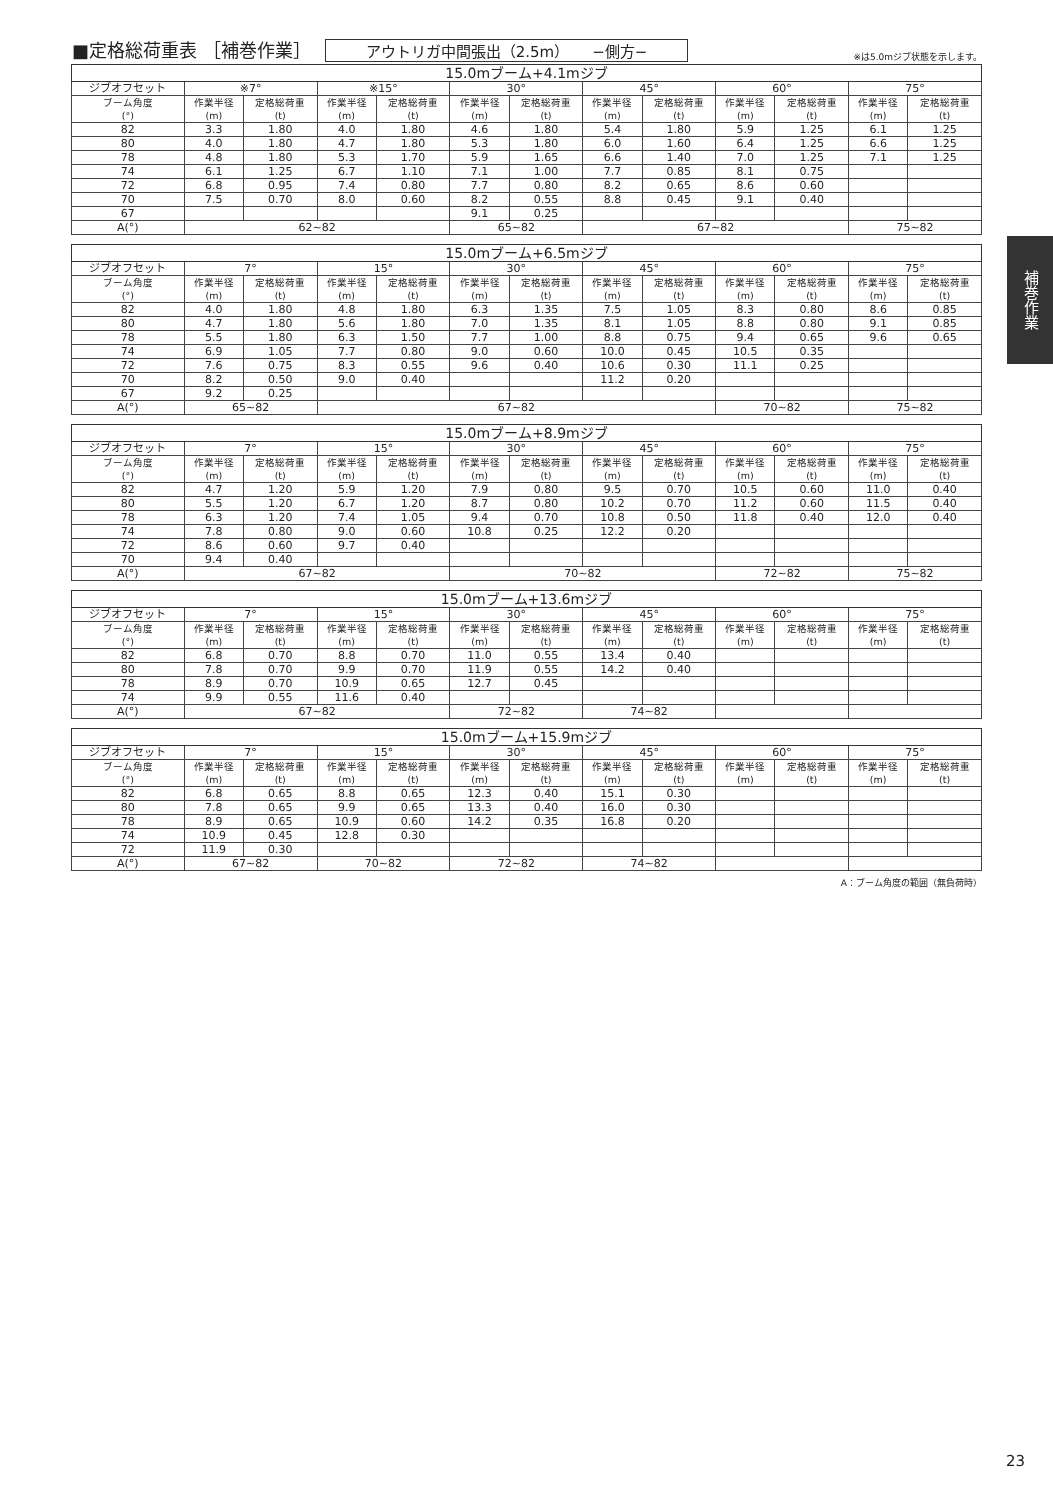■定格総荷重表 ［補巻作業］ アウトリガ中間張出（2.5m）　　−側方− ※は5.0mジブ状態を示します。
| 15.0mブーム+4.1mジブ | | | | | | | | | | | | |
| --- | --- | --- | --- | --- | --- | --- | --- | --- | --- | --- | --- | --- |
| ジブオフセット | ※7° | | ※15° | | 30° | | 45° | | 60° | | 75° | |
| ブーム角度 (°) | 作業半径 (m) | 定格総荷重 (t) | 作業半径 (m) | 定格総荷重 (t) | 作業半径 (m) | 定格総荷重 (t) | 作業半径 (m) | 定格総荷重 (t) | 作業半径 (m) | 定格総荷重 (t) | 作業半径 (m) | 定格総荷重 (t) |
| 82 | 3.3 | 1.80 | 4.0 | 1.80 | 4.6 | 1.80 | 5.4 | 1.80 | 5.9 | 1.25 | 6.1 | 1.25 |
| 80 | 4.0 | 1.80 | 4.7 | 1.80 | 5.3 | 1.80 | 6.0 | 1.60 | 6.4 | 1.25 | 6.6 | 1.25 |
| 78 | 4.8 | 1.80 | 5.3 | 1.70 | 5.9 | 1.65 | 6.6 | 1.40 | 7.0 | 1.25 | 7.1 | 1.25 |
| 74 | 6.1 | 1.25 | 6.7 | 1.10 | 7.1 | 1.00 | 7.7 | 0.85 | 8.1 | 0.75 | | |
| 72 | 6.8 | 0.95 | 7.4 | 0.80 | 7.7 | 0.80 | 8.2 | 0.65 | 8.6 | 0.60 | | |
| 70 | 7.5 | 0.70 | 8.0 | 0.60 | 8.2 | 0.55 | 8.8 | 0.45 | 9.1 | 0.40 | | |
| 67 | | | | | 9.1 | 0.25 | | | | | | |
| A(°) | 62~82 | | | | 65~82 | | 67~82 | | | | 75~82 | |
| 15.0mブーム+6.5mジブ | | | | | | | | | | | | |
| --- | --- | --- | --- | --- | --- | --- | --- | --- | --- | --- | --- | --- |
| ジブオフセット | 7° | | 15° | | 30° | | 45° | | 60° | | 75° | |
| ブーム角度 (°) | 作業半径 (m) | 定格総荷重 (t) | 作業半径 (m) | 定格総荷重 (t) | 作業半径 (m) | 定格総荷重 (t) | 作業半径 (m) | 定格総荷重 (t) | 作業半径 (m) | 定格総荷重 (t) | 作業半径 (m) | 定格総荷重 (t) |
| 82 | 4.0 | 1.80 | 4.8 | 1.80 | 6.3 | 1.35 | 7.5 | 1.05 | 8.3 | 0.80 | 8.6 | 0.85 |
| 80 | 4.7 | 1.80 | 5.6 | 1.80 | 7.0 | 1.35 | 8.1 | 1.05 | 8.8 | 0.80 | 9.1 | 0.85 |
| 78 | 5.5 | 1.80 | 6.3 | 1.50 | 7.7 | 1.00 | 8.8 | 0.75 | 9.4 | 0.65 | 9.6 | 0.65 |
| 74 | 6.9 | 1.05 | 7.7 | 0.80 | 9.0 | 0.60 | 10.0 | 0.45 | 10.5 | 0.35 | | |
| 72 | 7.6 | 0.75 | 8.3 | 0.55 | 9.6 | 0.40 | 10.6 | 0.30 | 11.1 | 0.25 | | |
| 70 | 8.2 | 0.50 | 9.0 | 0.40 | | | 11.2 | 0.20 | | | | |
| 67 | 9.2 | 0.25 | | | | | | | | | | |
| A(°) | 65~82 | | 67~82 | | | | | | 70~82 | | 75~82 | |
| 15.0mブーム+8.9mジブ | | | | | | | | | | | | |
| --- | --- | --- | --- | --- | --- | --- | --- | --- | --- | --- | --- | --- |
| ジブオフセット | 7° | | 15° | | 30° | | 45° | | 60° | | 75° | |
| ブーム角度 (°) | 作業半径 (m) | 定格総荷重 (t) | 作業半径 (m) | 定格総荷重 (t) | 作業半径 (m) | 定格総荷重 (t) | 作業半径 (m) | 定格総荷重 (t) | 作業半径 (m) | 定格総荷重 (t) | 作業半径 (m) | 定格総荷重 (t) |
| 82 | 4.7 | 1.20 | 5.9 | 1.20 | 7.9 | 0.80 | 9.5 | 0.70 | 10.5 | 0.60 | 11.0 | 0.40 |
| 80 | 5.5 | 1.20 | 6.7 | 1.20 | 8.7 | 0.80 | 10.2 | 0.70 | 11.2 | 0.60 | 11.5 | 0.40 |
| 78 | 6.3 | 1.20 | 7.4 | 1.05 | 9.4 | 0.70 | 10.8 | 0.50 | 11.8 | 0.40 | 12.0 | 0.40 |
| 74 | 7.8 | 0.80 | 9.0 | 0.60 | 10.8 | 0.25 | 12.2 | 0.20 | | | | |
| 72 | 8.6 | 0.60 | 9.7 | 0.40 | | | | | | | | |
| 70 | 9.4 | 0.40 | | | | | | | | | | |
| A(°) | 67~82 | | | | 70~82 | | | | 72~82 | | 75~82 | |
| 15.0mブーム+13.6mジブ | | | | | | | | | | | | |
| --- | --- | --- | --- | --- | --- | --- | --- | --- | --- | --- | --- | --- |
| ジブオフセット | 7° | | 15° | | 30° | | 45° | | 60° | | 75° | |
| ブーム角度 (°) | 作業半径 (m) | 定格総荷重 (t) | 作業半径 (m) | 定格総荷重 (t) | 作業半径 (m) | 定格総荷重 (t) | 作業半径 (m) | 定格総荷重 (t) | 作業半径 (m) | 定格総荷重 (t) | 作業半径 (m) | 定格総荷重 (t) |
| 82 | 6.8 | 0.70 | 8.8 | 0.70 | 11.0 | 0.55 | 13.4 | 0.40 | | | | |
| 80 | 7.8 | 0.70 | 9.9 | 0.70 | 11.9 | 0.55 | 14.2 | 0.40 | | | | |
| 78 | 8.9 | 0.70 | 10.9 | 0.65 | 12.7 | 0.45 | | | | | | |
| 74 | 9.9 | 0.55 | 11.6 | 0.40 | | | | | | | | |
| A(°) | 67~82 | | | | 72~82 | | 74~82 | | | | | |
| 15.0mブーム+15.9mジブ | | | | | | | | | | | | |
| --- | --- | --- | --- | --- | --- | --- | --- | --- | --- | --- | --- | --- |
| ジブオフセット | 7° | | 15° | | 30° | | 45° | | 60° | | 75° | |
| ブーム角度 (°) | 作業半径 (m) | 定格総荷重 (t) | 作業半径 (m) | 定格総荷重 (t) | 作業半径 (m) | 定格総荷重 (t) | 作業半径 (m) | 定格総荷重 (t) | 作業半径 (m) | 定格総荷重 (t) | 作業半径 (m) | 定格総荷重 (t) |
| 82 | 6.8 | 0.65 | 8.8 | 0.65 | 12.3 | 0.40 | 15.1 | 0.30 | | | | |
| 80 | 7.8 | 0.65 | 9.9 | 0.65 | 13.3 | 0.40 | 16.0 | 0.30 | | | | |
| 78 | 8.9 | 0.65 | 10.9 | 0.60 | 14.2 | 0.35 | 16.8 | 0.20 | | | | |
| 74 | 10.9 | 0.45 | 12.8 | 0.30 | | | | | | | | |
| 72 | 11.9 | 0.30 | | | | | | | | | | |
| A(°) | 67~82 | | 70~82 | | 72~82 | | 74~82 | | | | | |
A：ブーム角度の範囲（無負荷時）
補巻作業
23